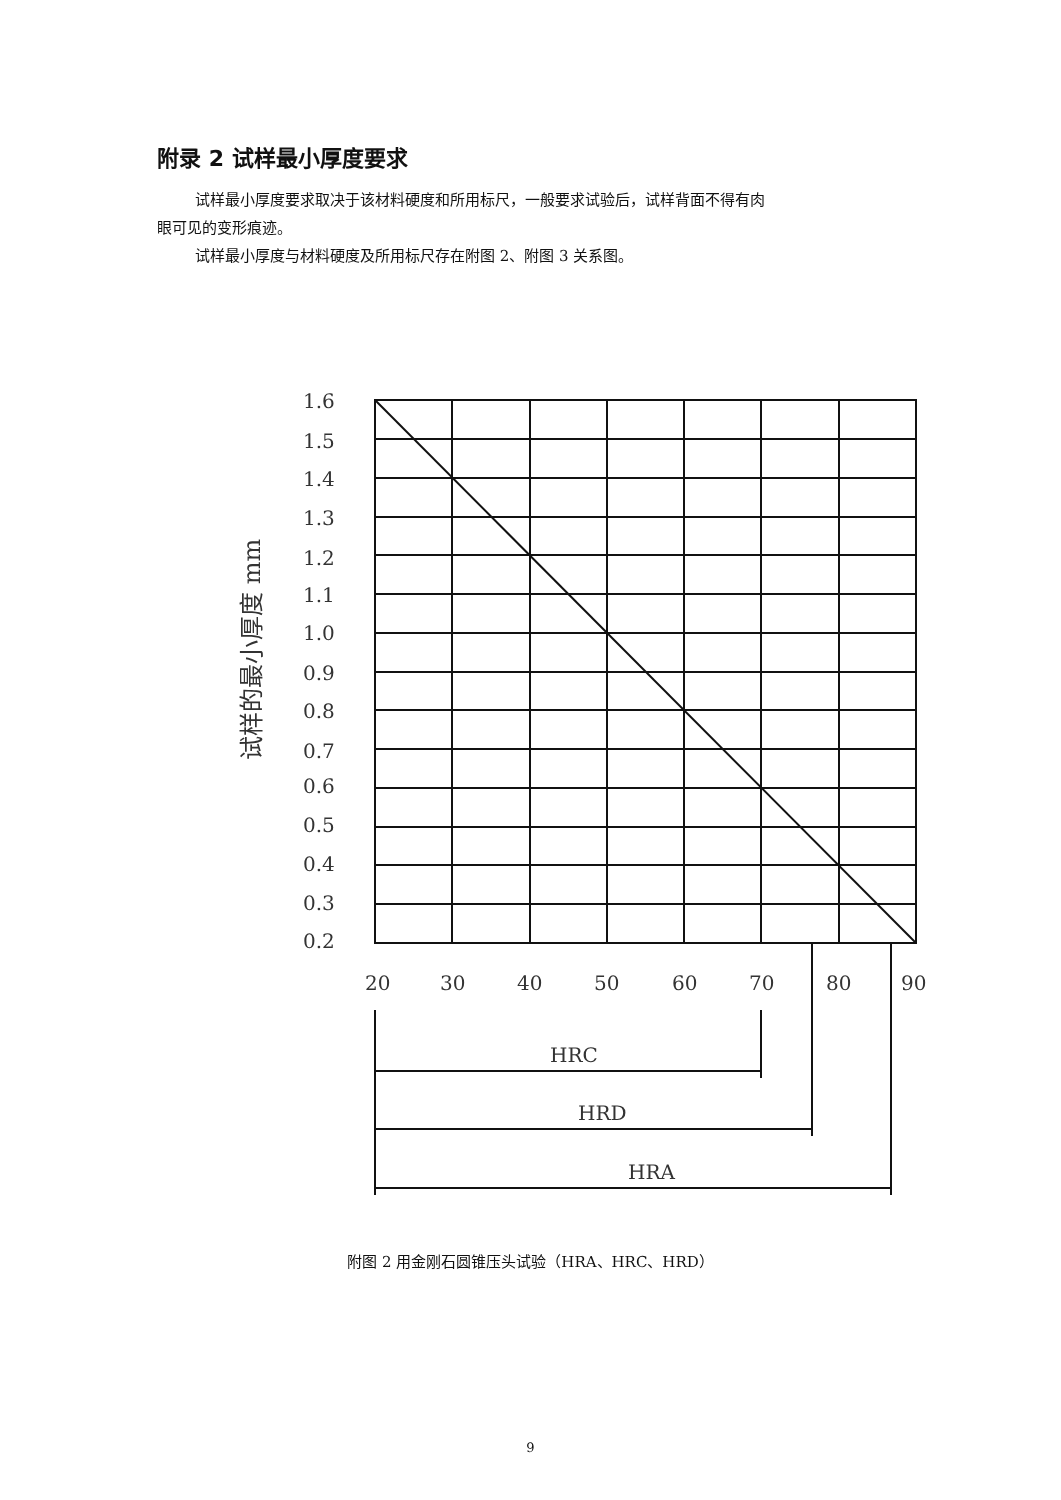附录 2 试样最小厚度要求
试样最小厚度要求取决于该材料硬度和所用标尺，一般要求试验后，试样背面不得有肉
眼可见的变形痕迹。
试样最小厚度与材料硬度及所用标尺存在附图 2、附图 3 关系图。
1.6
1.5
1.4
1.3
1.2
1.1
1.0
0.9
0.8
0.7
0.6
0.5
0.4
0.3
0.2
20
30
40
50
60
70
80
90
HRC
HRD
HRA
试样的最小厚度 mm
附图 2 用金刚石圆锥压头试验（HRA、HRC、HRD）
9